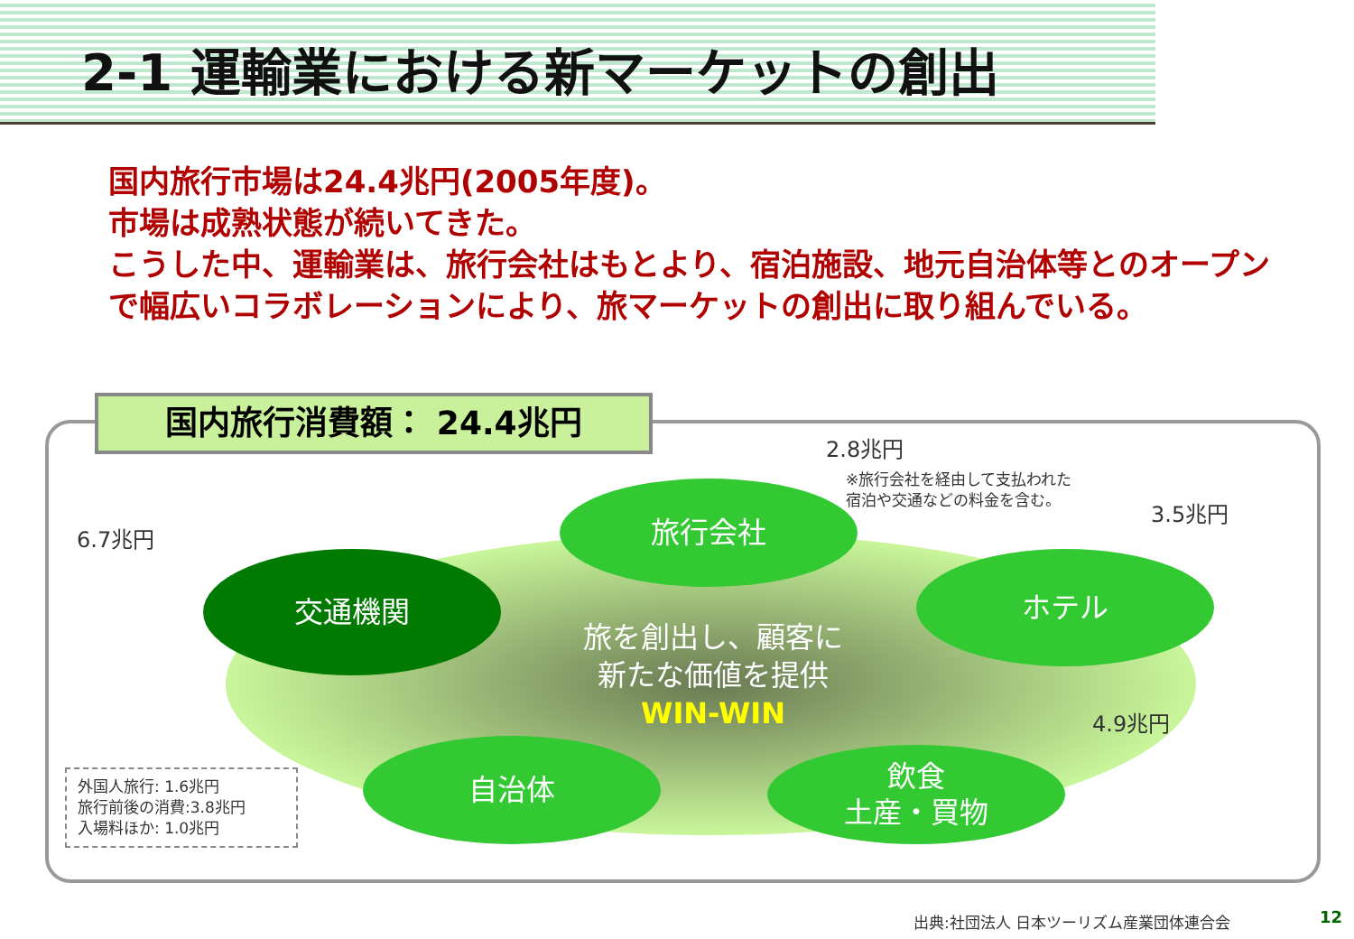2-1 運輸業における新マーケットの創出
国内旅行市場は24.4兆円(2005年度)。
市場は成熟状態が続いてきた。
こうした中、運輸業は、旅行会社はもとより、宿泊施設、地元自治体等とのオープンで幅広いコラボレーションにより、旅マーケットの創出に取り組んでいる。
国内旅行消費額： 24.4兆円
2.8兆円
※旅行会社を経由して支払われた
宿泊や交通などの料金を含む。
3.5兆円
6.7兆円
4.9兆円
旅行会社
交通機関 ホテル
旅を創出し、顧客に
新たな価値を提供
WIN-WIN
自治体
飲食
土産・買物
外国人旅行: 1.6兆円
旅行前後の消費:3.8兆円
入場料ほか: 1.0兆円
出典:社団法人 日本ツーリズム産業団体連合会
12